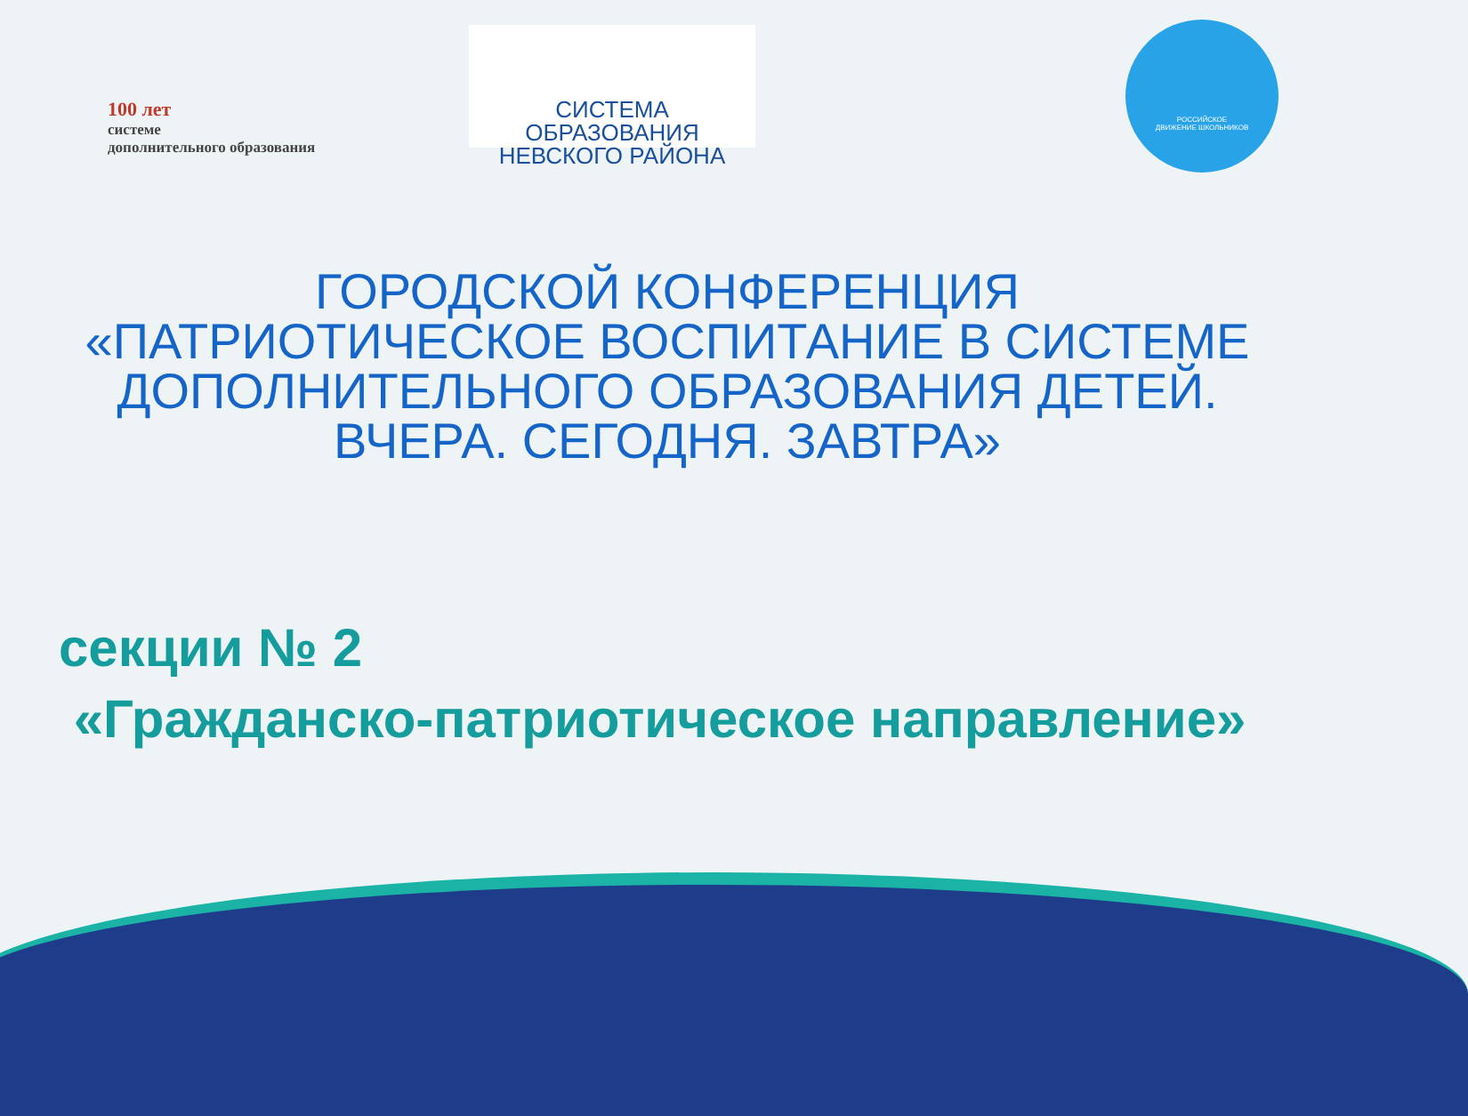100 лет
системе
дополнительного образования
СИСТЕМА ОБРАЗОВАНИЯ
НЕВСКОГО РАЙОНА
РОССИЙСКОЕ
ДВИЖЕНИЕ ШКОЛЬНИКОВ
ГОРОДСКОЙ КОНФЕРЕНЦИЯ
«ПАТРИОТИЧЕСКОЕ ВОСПИТАНИЕ В СИСТЕМЕ ДОПОЛНИТЕЛЬНОГО ОБРАЗОВАНИЯ ДЕТЕЙ.
ВЧЕРА. СЕГОДНЯ. ЗАВТРА»
секции № 2
«Гражданско-патриотическое направление»